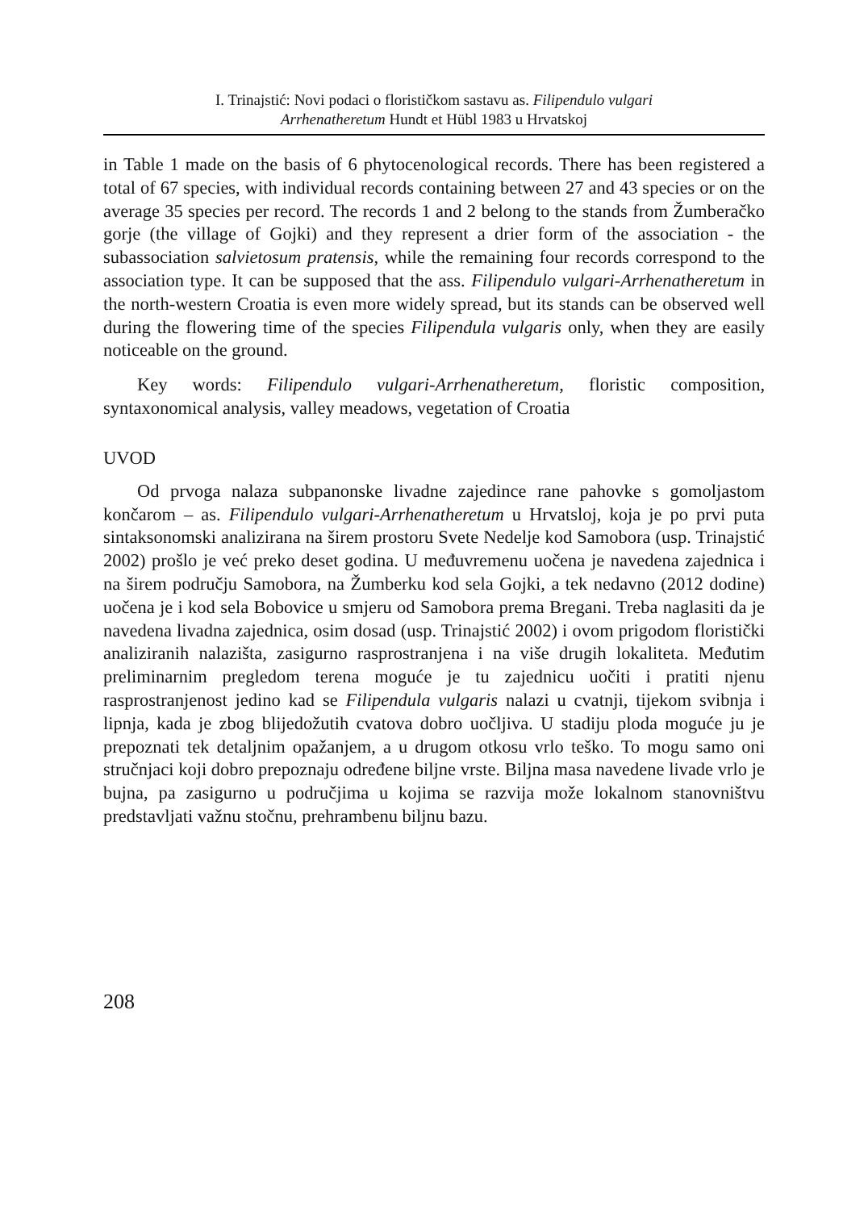I. Trinajstić: Novi podaci o florističkom sastavu as. Filipendulo vulgari
Arrhenatheretum Hundt et Hübl 1983 u Hrvatskoj
in Table 1 made on the basis of 6 phytocenological records. There has been registered a total of 67 species, with individual records containing between 27 and 43 species or on the average 35 species per record. The records 1 and 2 belong to the stands from Žumberačko gorje (the village of Gojki) and they represent a drier form of the association - the subassociation salvietosum pratensis, while the remaining four records correspond to the association type. It can be supposed that the ass. Filipendulo vulgari-Arrhenatheretum in the north-western Croatia is even more widely spread, but its stands can be observed well during the flowering time of the species Filipendula vulgaris only, when they are easily noticeable on the ground.
Key words: Filipendulo vulgari-Arrhenatheretum, floristic composition, syntaxonomical analysis, valley meadows, vegetation of Croatia
UVOD
Od prvoga nalaza subpanonske livadne zajedince rane pahovke s gomoljastom končarom – as. Filipendulo vulgari-Arrhenatheretum u Hrvatsloj, koja je po prvi puta sintaksonomski analizirana na širem prostoru Svete Nedelje kod Samobora (usp. Trinajstić 2002) prošlo je već preko deset godina. U međuvremenu uočena je navedena zajednica i na širem području Samobora, na Žumberku kod sela Gojki, a tek nedavno (2012 dodine) uočena je i kod sela Bobovice u smjeru od Samobora prema Bregani. Treba naglasiti da je navedena livadna zajednica, osim dosad (usp. Trinajstić 2002) i ovom prigodom floristički analiziranih nalazišta, zasigurno rasprostranjena i na više drugih lokaliteta. Međutim preliminarnim pregledom terena moguće je tu zajednicu uočiti i pratiti njenu rasprostranjenost jedino kad se Filipendula vulgaris nalazi u cvatnji, tijekom svibnja i lipnja, kada je zbog blijedožutih cvatova dobro uočljiva. U stadiju ploda moguće ju je prepoznati tek detaljnim opažanjem, a u drugom otkosu vrlo teško. To mogu samo oni stručnjaci koji dobro prepoznaju određene biljne vrste. Biljna masa navedene livade vrlo je bujna, pa zasigurno u područjima u kojima se razvija može lokalnom stanovništvu predstavljati važnu stočnu, prehrambenu biljnu bazu.
208